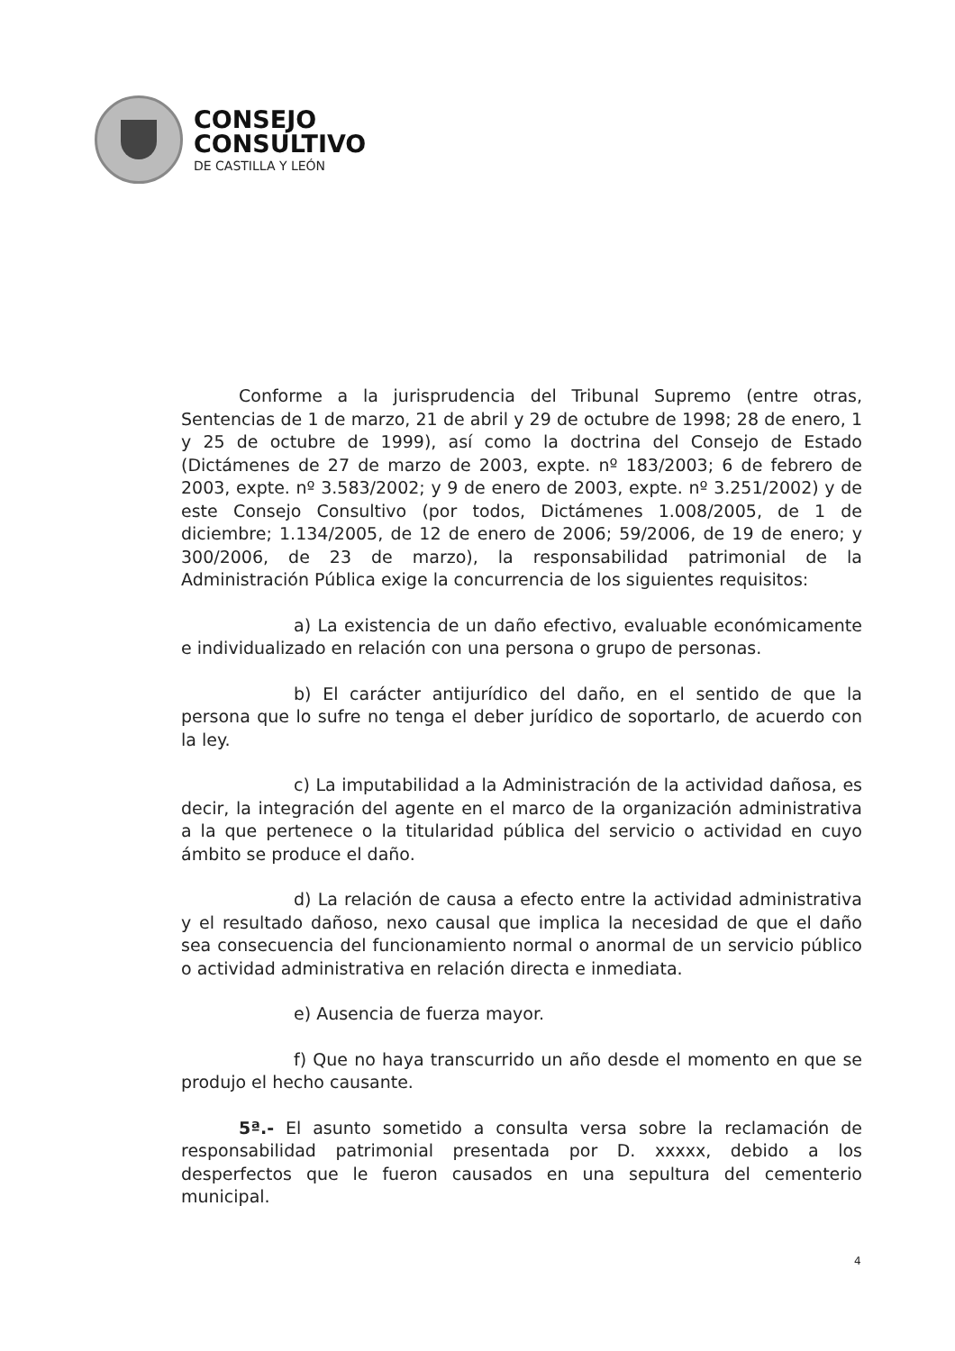CONSEJO
CONSULTIVO
DE CASTILLA Y LEÓN
Conforme a la jurisprudencia del Tribunal Supremo (entre otras, Sentencias de 1 de marzo, 21 de abril y 29 de octubre de 1998; 28 de enero, 1 y 25 de octubre de 1999), así como la doctrina del Consejo de Estado (Dictámenes de 27 de marzo de 2003, expte. nº 183/2003; 6 de febrero de 2003, expte. nº 3.583/2002; y 9 de enero de 2003, expte. nº 3.251/2002) y de este Consejo Consultivo (por todos, Dictámenes 1.008/2005, de 1 de diciembre; 1.134/2005, de 12 de enero de 2006; 59/2006, de 19 de enero; y 300/2006, de 23 de marzo), la responsabilidad patrimonial de la Administración Pública exige la concurrencia de los siguientes requisitos:
a) La existencia de un daño efectivo, evaluable económicamente e individualizado en relación con una persona o grupo de personas.
b) El carácter antijurídico del daño, en el sentido de que la persona que lo sufre no tenga el deber jurídico de soportarlo, de acuerdo con la ley.
c) La imputabilidad a la Administración de la actividad dañosa, es decir, la integración del agente en el marco de la organización administrativa a la que pertenece o la titularidad pública del servicio o actividad en cuyo ámbito se produce el daño.
d) La relación de causa a efecto entre la actividad administrativa y el resultado dañoso, nexo causal que implica la necesidad de que el daño sea consecuencia del funcionamiento normal o anormal de un servicio público o actividad administrativa en relación directa e inmediata.
e) Ausencia de fuerza mayor.
f) Que no haya transcurrido un año desde el momento en que se produjo el hecho causante.
5ª.- El asunto sometido a consulta versa sobre la reclamación de responsabilidad patrimonial presentada por D. xxxxx, debido a los desperfectos que le fueron causados en una sepultura del cementerio municipal.
4